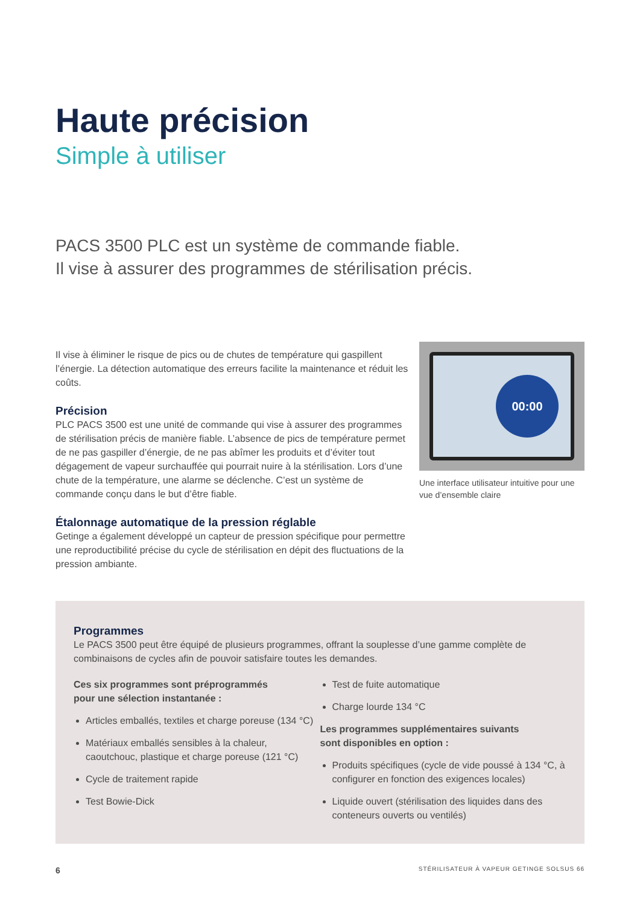Haute précision
Simple à utiliser
PACS 3500 PLC est un système de commande fiable.
Il vise à assurer des programmes de stérilisation précis.
Il vise à éliminer le risque de pics ou de chutes de température qui gaspillent l’énergie. La détection automatique des erreurs facilite la maintenance et réduit les coûts.
Précision
PLC PACS 3500 est une unité de commande qui vise à assurer des programmes de stérilisation précis de manière fiable. L’absence de pics de température permet de ne pas gaspiller d’énergie, de ne pas abîmer les produits et d’éviter tout dégagement de vapeur surchauffée qui pourrait nuire à la stérilisation. Lors d’une chute de la température, une alarme se déclenche. C’est un système de commande conçu dans le but d’être fiable.
Étalonnage automatique de la pression réglable
Getinge a également développé un capteur de pression spécifique pour permettre une reproductibilité précise du cycle de stérilisation en dépit des fluctuations de la pression ambiante.
00:00
Une interface utilisateur intuitive pour une vue d’ensemble claire
Programmes
Le PACS 3500 peut être équipé de plusieurs programmes, offrant la souplesse d’une gamme complète de combinaisons de cycles afin de pouvoir satisfaire toutes les demandes.
Ces six programmes sont préprogrammés
pour une sélection instantanée :
Articles emballés, textiles et charge poreuse (134 °C)
Matériaux emballés sensibles à la chaleur, caoutchouc, plastique et charge poreuse (121 °C)
Cycle de traitement rapide
Test Bowie-Dick
Test de fuite automatique
Charge lourde 134 °C
Les programmes supplémentaires suivants
sont disponibles en option :
Produits spécifiques (cycle de vide poussé à 134 °C, à configurer en fonction des exigences locales)
Liquide ouvert (stérilisation des liquides dans des conteneurs ouverts ou ventilés)
6 STÉRILISATEUR À VAPEUR GETINGE SOLSUS 66